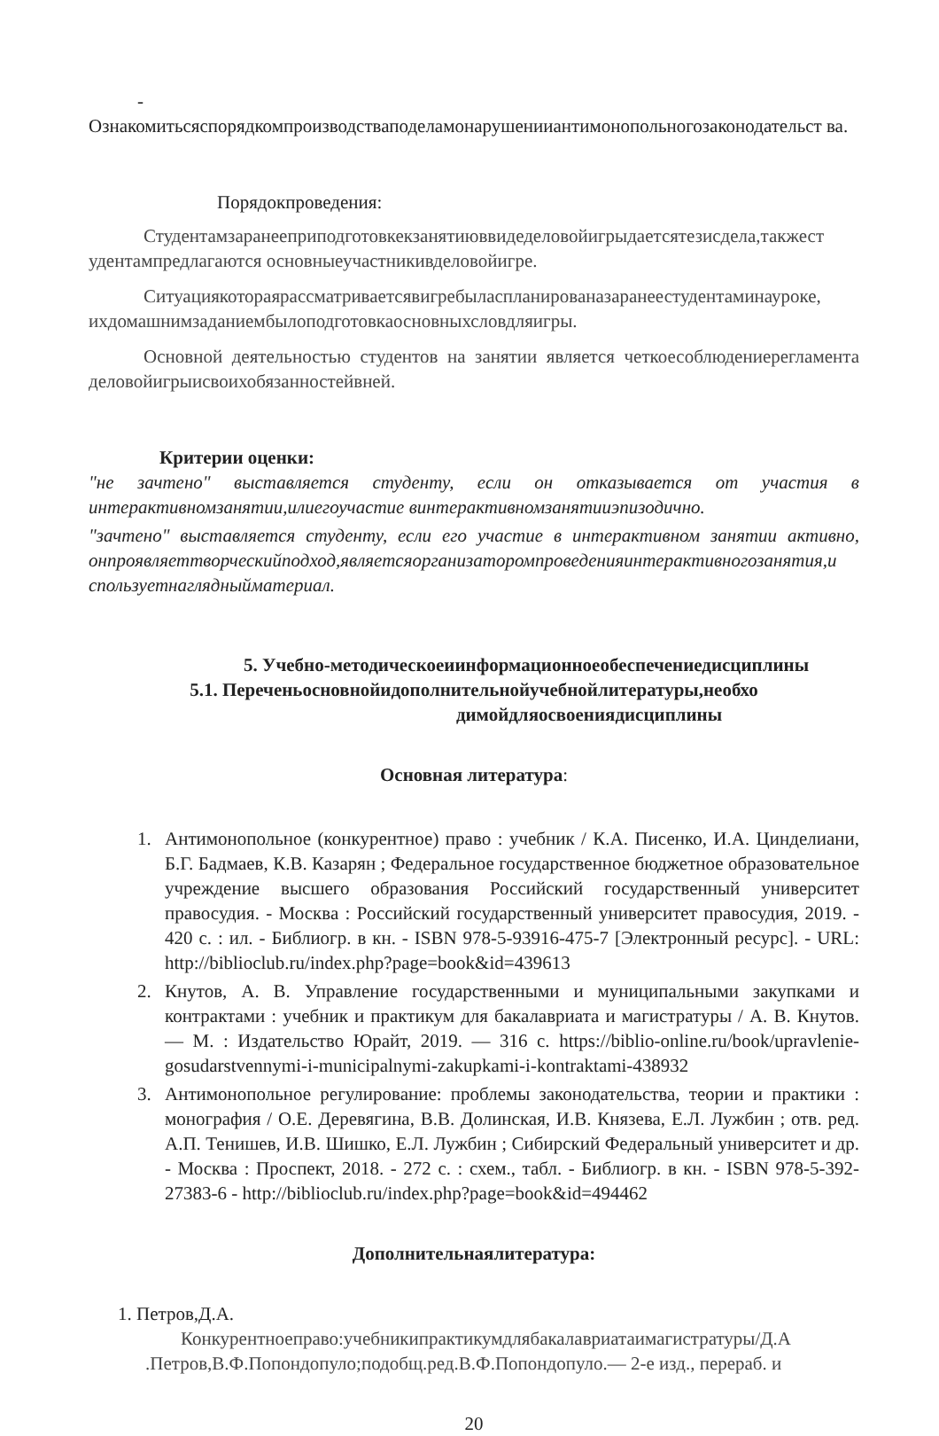-
Ознакомитьсяспорядкомпроизводстваподеламонарушенииантимонопольногозаконодательст ва.
Порядокпроведения:
Студентамзаранееприподготовкекзанятиюввидеделовойигрыдаетсятезисдела,такжест удентампредлагаются основныеучастникивделовойигре.
Ситуациякотораярассматриваетсявигребыласпланированазаранеестудентаминауроке, ихдомашнимзаданиембылоподготовкаосновныхсловдляигры.
Основной деятельностью студентов на занятии является четкоесоблюдениерегламента деловойигрыисвоихобязанностейвней.
Критерии оценки:
"не зачтено" выставляется студенту, если он отказывается от участия в интерактивномзанятии,илиегоучастие винтерактивномзанятииэпизодично.
"зачтено" выставляется студенту, если его участие в интерактивном занятии активно, онпроявляеттворческийподход,являетсяорганизаторомпроведенияинтерактивногозанятия,и спользуетнаглядныйматериал.
5. Учебно-методическоеиинформационноеобеспечениедисциплины
5.1. Переченьосновнойидополнительнойучебнойлитературы,необхо
димойдляосвоениядисциплины
Основная литература:
1. Антимонопольное (конкурентное) право : учебник / К.А. Писенко, И.А. Цинделиани, Б.Г. Бадмаев, К.В. Казарян ; Федеральное государственное бюджетное образовательное учреждение высшего образования Российский государственный университет правосудия. - Москва : Российский государственный университет правосудия, 2019. - 420 с. : ил. - Библиогр. в кн. - ISBN 978-5-93916-475-7 [Электронный ресурс]. - URL: http://biblioclub.ru/index.php?page=book&id=439613
2. Кнутов, А. В. Управление государственными и муниципальными закупками и контрактами : учебник и практикум для бакалавриата и магистратуры / А. В. Кнутов. — М. : Издательство Юрайт, 2019. — 316 с. https://biblio-online.ru/book/upravlenie-gosudarstvennymi-i-municipalnymi-zakupkami-i-kontraktami-438932
3. Антимонопольное регулирование: проблемы законодательства, теории и практики : монография / О.Е. Деревягина, В.В. Долинская, И.В. Князева, Е.Л. Лужбин ; отв. ред. А.П. Тенишев, И.В. Шишко, Е.Л. Лужбин ; Сибирский Федеральный университет и др. - Москва : Проспект, 2018. - 272 с. : схем., табл. - Библиогр. в кн. - ISBN 978-5-392- 27383-6 - http://biblioclub.ru/index.php?page=book&id=494462
Дополнительнаялитература:
1. Петров,Д.А.
Конкурентноеправо:учебникипрактикумдлябакалавриатаимагистратуры/Д.А .Петров,В.Ф.Попондопуло;подобщ.ред.В.Ф.Попондопуло.— 2-е изд., перераб. и
20